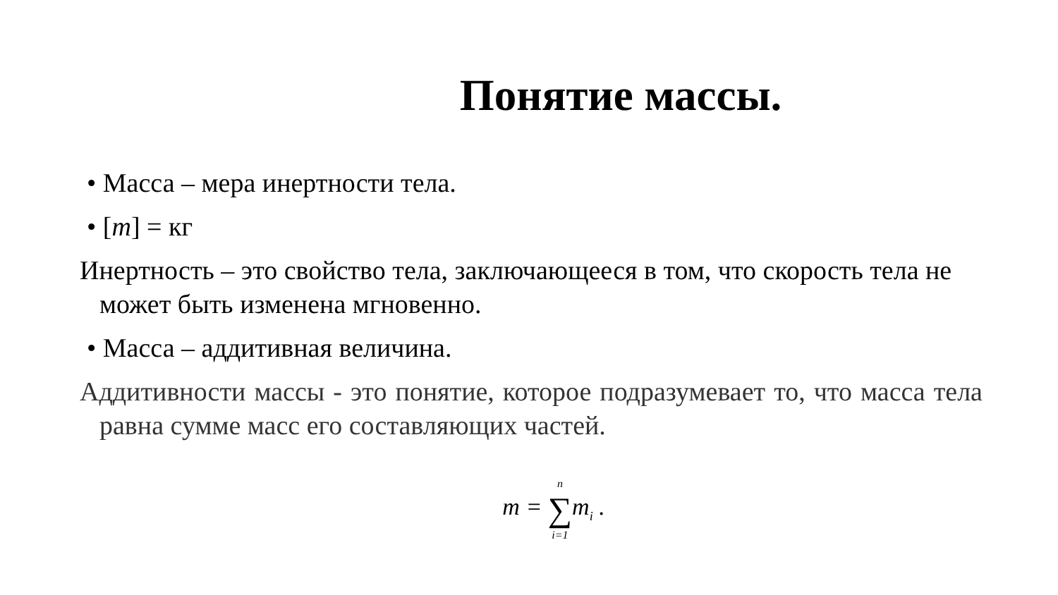Понятие массы.
• Масса – мера инертности тела.
• [m] = кг
Инертность – это свойство тела, заключающееся в том, что скорость тела не может быть изменена мгновенно.
• Масса – аддитивная величина.
Аддитивности массы - это понятие, которое подразумевает то, что масса тела равна сумме масс его составляющих частей.
m = n ∑ i=1m<sub>i</sub> .